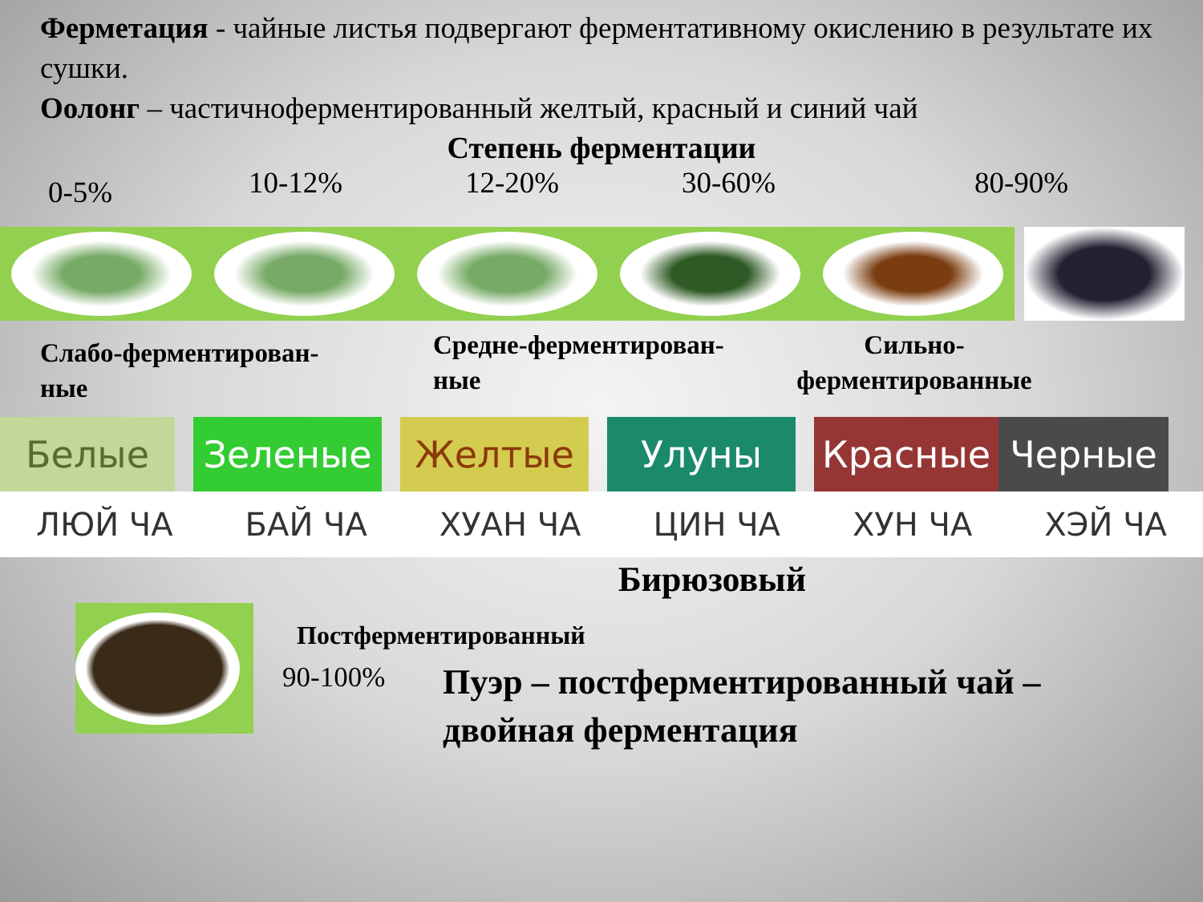Ферметация - чайные листья подвергают ферментативному окислению в результате их сушки.
Оолонг – частичноферментированный желтый, красный и синий чай
Степень ферментации
0-5% 10-12% 12-20% 30-60% 80-90%
Слабо-ферментирован-
ные
Средне-ферментирован-
ные
Сильно-
ферментированные
Белые Зеленые Желтые Улуны Красные Черные
ЛЮЙ ЧА БАЙ ЧА ХУАН ЧА ЦИН ЧА ХУН ЧА ХЭЙ ЧА
Бирюзовый
Постферментированный
90-100% Пуэр – постферментированный чай –
двойная ферментация